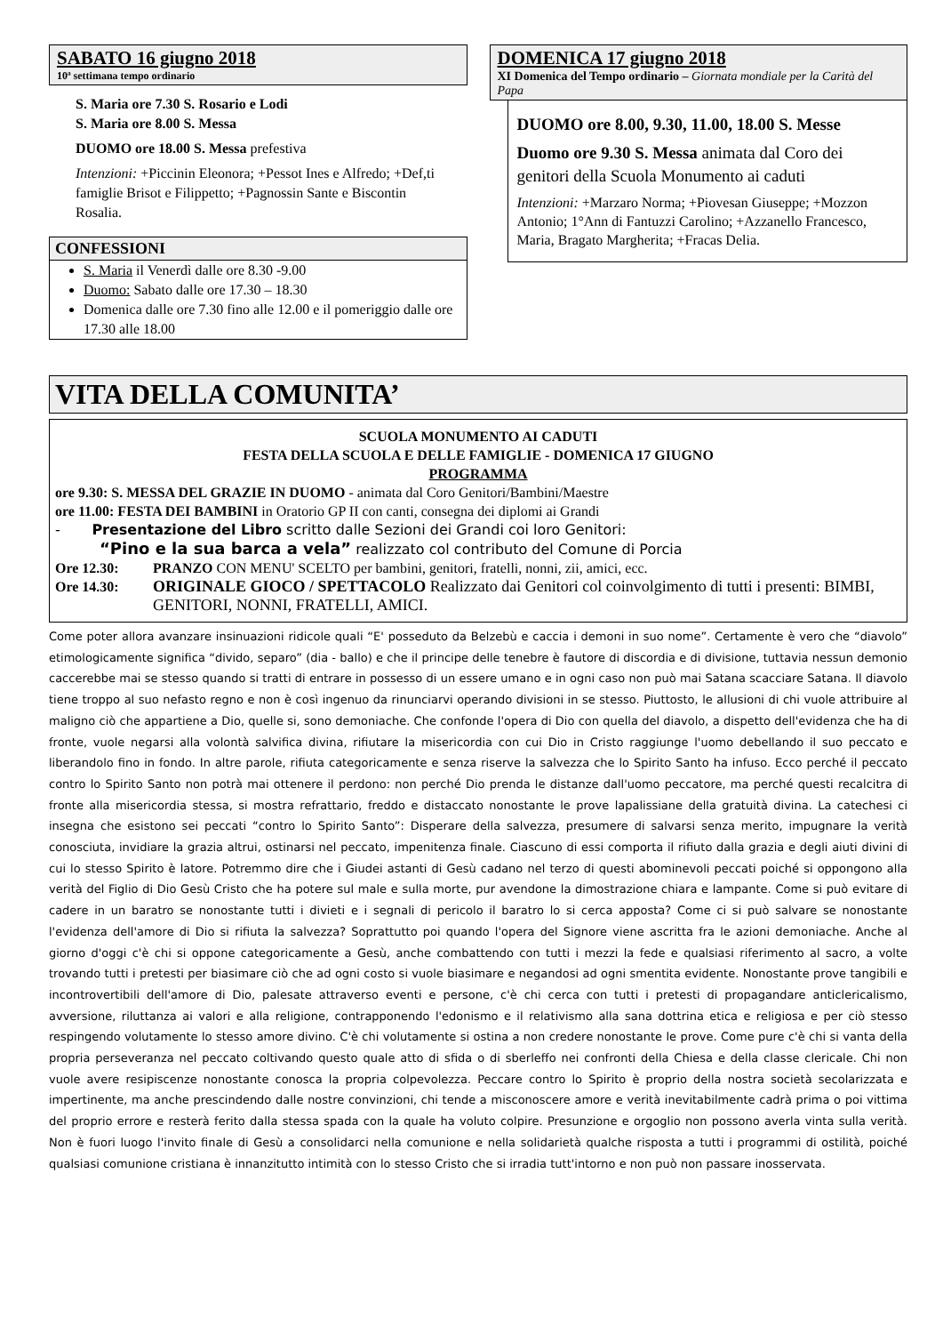SABATO 16 giugno 2018
10ª settimana tempo ordinario
S. Maria ore 7.30 S. Rosario e Lodi
S. Maria ore 8.00 S. Messa
DUOMO ore 18.00 S. Messa prefestiva
Intenzioni: +Piccinin Eleonora; +Pessot Ines e Alfredo; +Def,ti famiglie Brisot e Filippetto; +Pagnossin Sante e Biscontin Rosalia.
CONFESSIONI
S. Maria il Venerdì dalle ore 8.30 -9.00
Duomo: Sabato dalle ore 17.30 – 18.30
Domenica dalle ore 7.30 fino alle 12.00 e il pomeriggio dalle ore 17.30 alle 18.00
DOMENICA 17 giugno 2018
XI Domenica del Tempo ordinario – Giornata mondiale per la Carità del Papa
DUOMO ore 8.00, 9.30, 11.00, 18.00 S. Messe
Duomo ore 9.30 S. Messa animata dal Coro dei genitori della Scuola Monumento ai caduti
Intenzioni: +Marzaro Norma; +Piovesan Giuseppe; +Mozzon Antonio; 1°Ann di Fantuzzi Carolino; +Azzanello Francesco, Maria, Bragato Margherita; +Fracas Delia.
VITA DELLA COMUNITA’
SCUOLA MONUMENTO AI CADUTI
FESTA DELLA SCUOLA E DELLE FAMIGLIE - DOMENICA 17 GIUGNO
PROGRAMMA
ore 9.30: S. MESSA DEL GRAZIE IN DUOMO - animata dal Coro Genitori/Bambini/Maestre
ore 11.00: FESTA DEI BAMBINI in Oratorio GP II con canti, consegna dei diplomi ai Grandi
- Presentazione del Libro scritto dalle Sezioni dei Grandi coi loro Genitori:
“Pino e la sua barca a vela” realizzato col contributo del Comune di Porcia
Ore 12.30: PRANZO CON MENU' SCELTO per bambini, genitori, fratelli, nonni, zii, amici, ecc.
Ore 14.30: ORIGINALE GIOCO / SPETTACOLO Realizzato dai Genitori col coinvolgimento di tutti i presenti: BIMBI, GENITORI, NONNI, FRATELLI, AMICI.
Come poter allora avanzare insinuazioni ridicole quali “E' posseduto da Belzebù e caccia i demoni in suo nome”. Certamente è vero che “diavolo” etimologicamente significa “divido, separo” (dia - ballo) e che il principe delle tenebre è fautore di discordia e di divisione, tuttavia nessun demonio caccerebbe mai se stesso quando si tratti di entrare in possesso di un essere umano e in ogni caso non può mai Satana scacciare Satana. Il diavolo tiene troppo al suo nefasto regno e non è così ingenuo da rinunciarvi operando divisioni in se stesso. Piuttosto, le allusioni di chi vuole attribuire al maligno ciò che appartiene a Dio, quelle si, sono demoniache. Che confonde l'opera di Dio con quella del diavolo, a dispetto dell'evidenza che ha di fronte, vuole negarsi alla volontà salvifica divina, rifiutare la misericordia con cui Dio in Cristo raggiunge l'uomo debellando il suo peccato e liberandolo fino in fondo. In altre parole, rifiuta categoricamente e senza riserve la salvezza che lo Spirito Santo ha infuso. Ecco perché il peccato contro lo Spirito Santo non potrà mai ottenere il perdono: non perché Dio prenda le distanze dall'uomo peccatore, ma perché questi recalcitra di fronte alla misericordia stessa, si mostra refrattario, freddo e distaccato nonostante le prove lapalissiane della gratuità divina. La catechesi ci insegna che esistono sei peccati “contro lo Spirito Santo”: Disperare della salvezza, presumere di salvarsi senza merito, impugnare la verità conosciuta, invidiare la grazia altrui, ostinarsi nel peccato, impenitenza finale. Ciascuno di essi comporta il rifiuto dalla grazia e degli aiuti divini di cui lo stesso Spirito è latore. Potremmo dire che i Giudei astanti di Gesù cadano nel terzo di questi abominevoli peccati poiché si oppongono alla verità del Figlio di Dio Gesù Cristo che ha potere sul male e sulla morte, pur avendone la dimostrazione chiara e lampante. Come si può evitare di cadere in un baratro se nonostante tutti i divieti e i segnali di pericolo il baratro lo si cerca apposta? Come ci si può salvare se nonostante l'evidenza dell'amore di Dio si rifiuta la salvezza? Soprattutto poi quando l'opera del Signore viene ascritta fra le azioni demoniache. Anche al giorno d'oggi c'è chi si oppone categoricamente a Gesù, anche combattendo con tutti i mezzi la fede e qualsiasi riferimento al sacro, a volte trovando tutti i pretesti per biasimare ciò che ad ogni costo si vuole biasimare e negandosi ad ogni smentita evidente. Nonostante prove tangibili e incontrovertibili dell'amore di Dio, palesate attraverso eventi e persone, c'è chi cerca con tutti i pretesti di propagandare anticlericalismo, avversione, riluttanza ai valori e alla religione, contrapponendo l'edonismo e il relativismo alla sana dottrina etica e religiosa e per ciò stesso respingendo volutamente lo stesso amore divino. C'è chi volutamente si ostina a non credere nonostante le prove. Come pure c'è chi si vanta della propria perseveranza nel peccato coltivando questo quale atto di sfida o di sberleffo nei confronti della Chiesa e della classe clericale. Chi non vuole avere resipiscenze nonostante conosca la propria colpevolezza. Peccare contro lo Spirito è proprio della nostra società secolarizzata e impertinente, ma anche prescindendo dalle nostre convinzioni, chi tende a misconoscere amore e verità inevitabilmente cadrà prima o poi vittima del proprio errore e resterà ferito dalla stessa spada con la quale ha voluto colpire. Presunzione e orgoglio non possono averla vinta sulla verità. Non è fuori luogo l'invito finale di Gesù a consolidarci nella comunione e nella solidarietà qualche risposta a tutti i programmi di ostilità, poiché qualsiasi comunione cristiana è innanzitutto intimità con lo stesso Cristo che si irradia tutt'intorno e non può non passare inosservata.